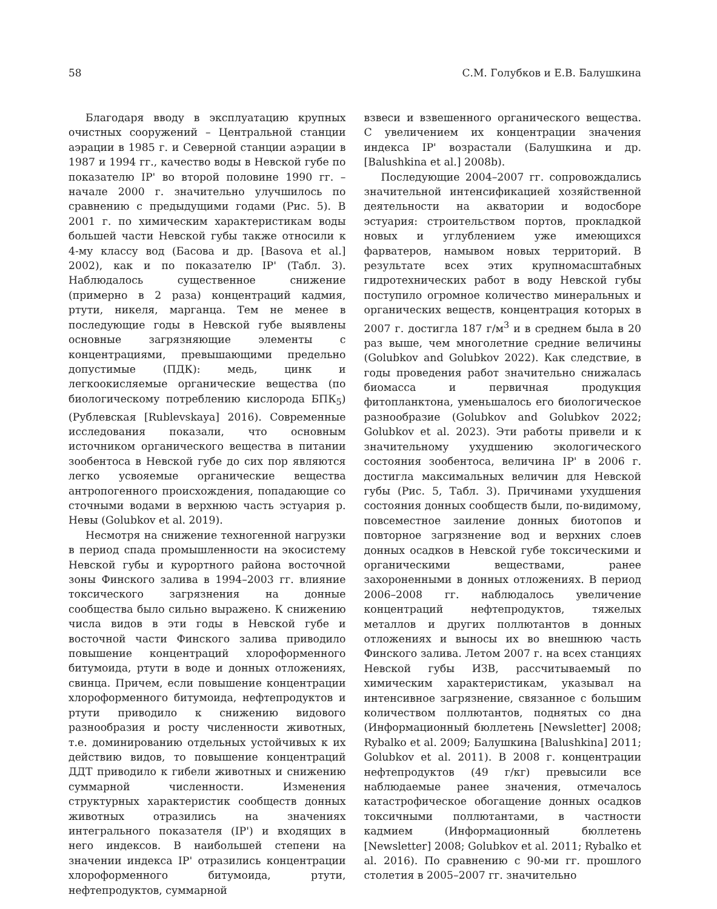58 С.М. Голубков и Е.В. Балушкина
Благодаря вводу в эксплуатацию крупных очистных сооружений – Центральной станции аэрации в 1985 г. и Северной станции аэрации в 1987 и 1994 гг., качество воды в Невской губе по показателю IP' во второй половине 1990 гг. – начале 2000 г. значительно улучшилось по сравнению с предыдущими годами (Рис. 5). В 2001 г. по химическим характеристикам воды большей части Невской губы также относили к 4-му классу вод (Басова и др. [Basova et al.] 2002), как и по показателю IP' (Табл. 3). Наблюдалось существенное снижение (примерно в 2 раза) концентраций кадмия, ртути, никеля, марганца. Тем не менее в последующие годы в Невской губе выявлены основные загрязняющие элементы с концентрациями, превышающими предельно допустимые (ПДК): медь, цинк и легкоокисляемые органические вещества (по биологическому потреблению кислорода БПК<sub>5</sub>) (Рублевская [Rublevskaya] 2016). Современные исследования показали, что основным источником органического вещества в питании зообентоса в Невской губе до сих пор являются легко усвояемые органические вещества антропогенного происхождения, попадающие со сточными водами в верхнюю часть эстуария р. Невы (Golubkov et al. 2019).
Несмотря на снижение техногенной нагрузки в период спада промышленности на экосистему Невской губы и курортного района восточной зоны Финского залива в 1994–2003 гг. влияние токсического загрязнения на донные сообщества было сильно выражено. К снижению числа видов в эти годы в Невской губе и восточной части Финского залива приводило повышение концентраций хлороформенного битумоида, ртути в воде и донных отложениях, свинца. Причем, если повышение концентрации хлороформенного битумоида, нефтепродуктов и ртути приводило к снижению видового разнообразия и росту численности животных, т.е. доминированию отдельных устойчивых к их действию видов, то повышение концентраций ДДТ приводило к гибели животных и снижению суммарной численности. Изменения структурных характеристик сообществ донных животных отразились на значениях интегрального показателя (IP') и входящих в него индексов. В наибольшей степени на значении индекса IP' отразились концентрации хлороформенного битумоида, ртути, нефтепродуктов, суммарной
взвеси и взвешенного органического вещества. С увеличением их концентрации значения индекса IP' возрастали (Балушкина и др. [Balushkina et al.] 2008b).
Последующие 2004–2007 гг. сопровождались значительной интенсификацией хозяйственной деятельности на акватории и водосборе эстуария: строительством портов, прокладкой новых и углублением уже имеющихся фарватеров, намывом новых территорий. В результате всех этих крупномасштабных гидротехнических работ в воду Невской губы поступило огромное количество минеральных и органических веществ, концентрация которых в 2007 г. достигла 187 г/м<sup>3</sup> и в среднем была в 20 раз выше, чем многолетние средние величины (Golubkov and Golubkov 2022). Как следствие, в годы проведения работ значительно снижалась биомасса и первичная продукция фитопланктона, уменьшалось его биологическое разнообразие (Golubkov and Golubkov 2022; Golubkov et al. 2023). Эти работы привели и к значительному ухудшению экологического состояния зообентоса, величина IP' в 2006 г. достигла максимальных величин для Невской губы (Рис. 5, Табл. 3). Причинами ухудшения состояния донных сообществ были, по-видимому, повсеместное заиление донных биотопов и повторное загрязнение вод и верхних слоев донных осадков в Невской губе токсическими и органическими веществами, ранее захороненными в донных отложениях. В период 2006–2008 гг. наблюдалось увеличение концентраций нефтепродуктов, тяжелых металлов и других поллютантов в донных отложениях и выносы их во внешнюю часть Финского залива. Летом 2007 г. на всех станциях Невской губы ИЗВ, рассчитываемый по химическим характеристикам, указывал на интенсивное загрязнение, связанное с большим количеством поллютантов, поднятых со дна (Информационный бюллетень [Newsletter] 2008; Rybalko et al. 2009; Балушкина [Balushkina] 2011; Golubkov et al. 2011). В 2008 г. концентрации нефтепродуктов (49 г/кг) превысили все наблюдаемые ранее значения, отмечалось катастрофическое обогащение донных осадков токсичными поллютантами, в частности кадмием (Информационный бюллетень [Newsletter] 2008; Golubkov et al. 2011; Rybalko et al. 2016). По сравнению с 90-ми гг. прошлого столетия в 2005–2007 гг. значительно